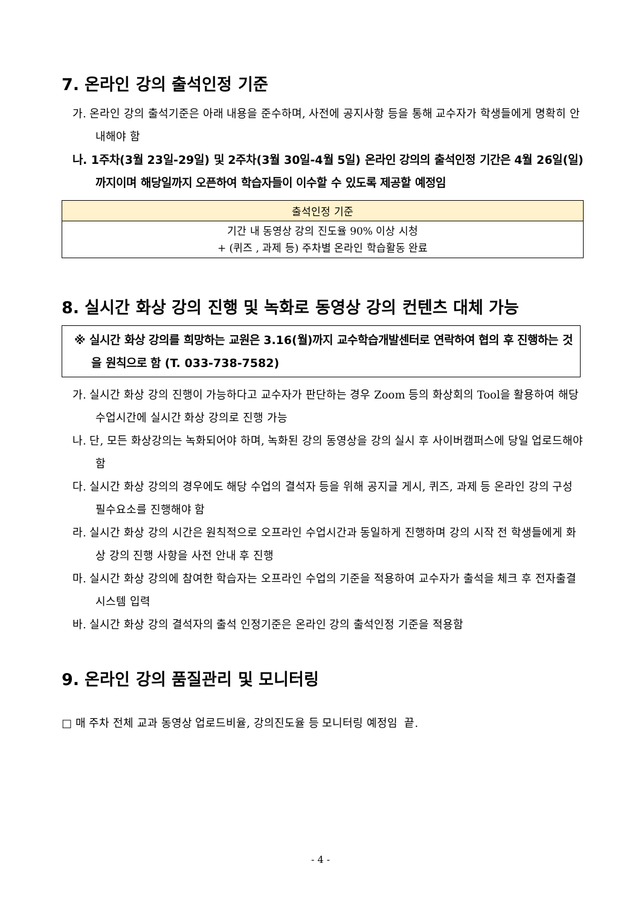7. 온라인 강의 출석인정 기준
가. 온라인 강의 출석기준은 아래 내용을 준수하며, 사전에 공지사항 등을 통해 교수자가 학생들에게 명확히 안내해야 함
나. 1주차(3월 23일-29일) 및 2주차(3월 30일-4월 5일) 온라인 강의의 출석인정 기간은 4월 26일(일)까지이며 해당일까지 오픈하여 학습자들이 이수할 수 있도록 제공할 예정임
| 출석인정 기준 |
| --- |
| 기간 내 동영상 강의 진도율 90% 이상 시청 + (퀴즈 , 과제 등) 주차별 온라인 학습활동 완료 |
8. 실시간 화상 강의 진행 및 녹화로 동영상 강의 컨텐츠 대체 가능
※ 실시간 화상 강의를 희망하는 교원은 3.16(월)까지 교수학습개발센터로 연락하여 협의 후 진행하는 것을 원칙으로 함 (T. 033-738-7582)
가. 실시간 화상 강의 진행이 가능하다고 교수자가 판단하는 경우 Zoom 등의 화상회의 Tool을 활용하여 해당 수업시간에 실시간 화상 강의로 진행 가능
나. 단, 모든 화상강의는 녹화되어야 하며, 녹화된 강의 동영상을 강의 실시 후 사이버캠퍼스에 당일 업로드해야 함
다. 실시간 화상 강의의 경우에도 해당 수업의 결석자 등을 위해 공지글 게시, 퀴즈, 과제 등 온라인 강의 구성 필수요소를 진행해야 함
라. 실시간 화상 강의 시간은 원칙적으로 오프라인 수업시간과 동일하게 진행하며 강의 시작 전 학생들에게 화상 강의 진행 사항을 사전 안내 후 진행
마. 실시간 화상 강의에 참여한 학습자는 오프라인 수업의 기준을 적용하여 교수자가 출석을 체크 후 전자출결 시스템 입력
바. 실시간 화상 강의 결석자의 출석 인정기준은 온라인 강의 출석인정 기준을 적용함
9. 온라인 강의 품질관리 및 모니터링
□ 매 주차 전체 교과 동영상 업로드비율, 강의진도율 등 모니터링 예정임 끝.
- 4 -